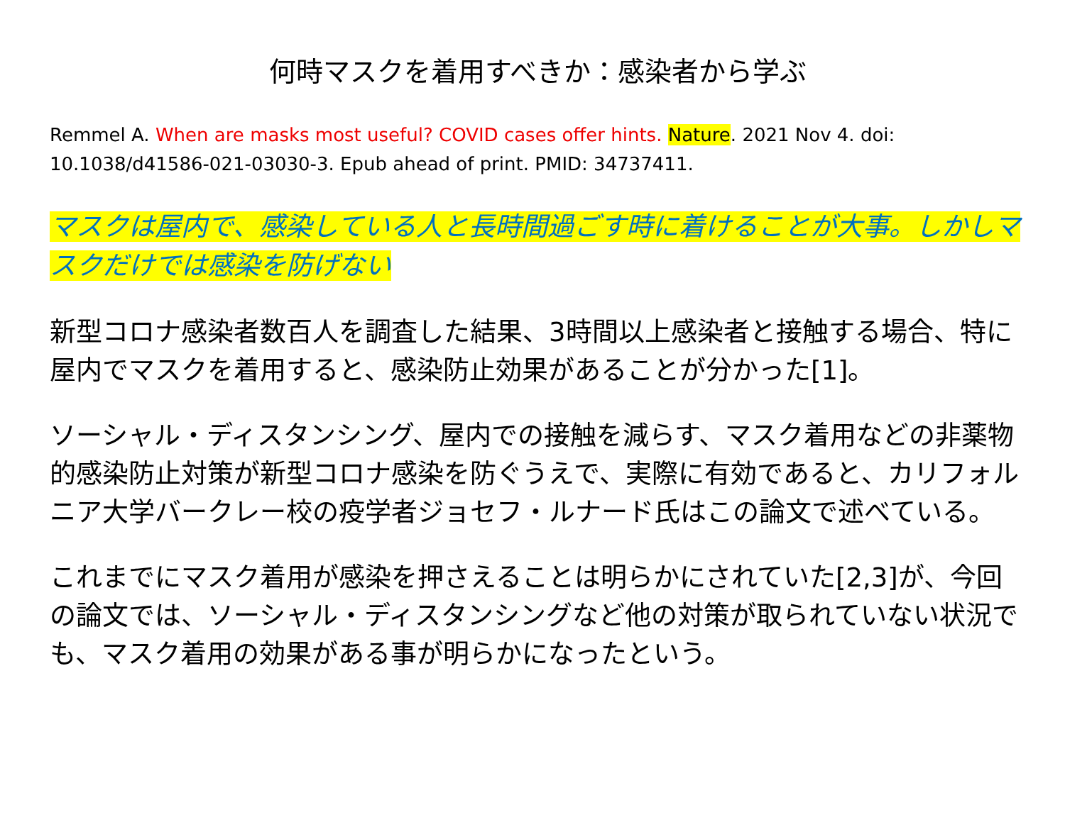何時マスクを着用すべきか：感染者から学ぶ
Remmel A. When are masks most useful? COVID cases offer hints. Nature. 2021 Nov 4. doi: 10.1038/d41586-021-03030-3. Epub ahead of print. PMID: 34737411.
マスクは屋内で、感染している人と長時間過ごす時に着けることが大事。しかしマスクだけでは感染を防げない
新型コロナ感染者数百人を調査した結果、3時間以上感染者と接触する場合、特に屋内でマスクを着用すると、感染防止効果があることが分かった[1]。
ソーシャル・ディスタンシング、屋内での接触を減らす、マスク着用などの非薬物的感染防止対策が新型コロナ感染を防ぐうえで、実際に有効であると、カリフォルニア大学バークレー校の疫学者ジョセフ・ルナード氏はこの論文で述べている。
これまでにマスク着用が感染を押さえることは明らかにされていた[2,3]が、今回の論文では、ソーシャル・ディスタンシングなど他の対策が取られていない状況でも、マスク着用の効果がある事が明らかになったという。